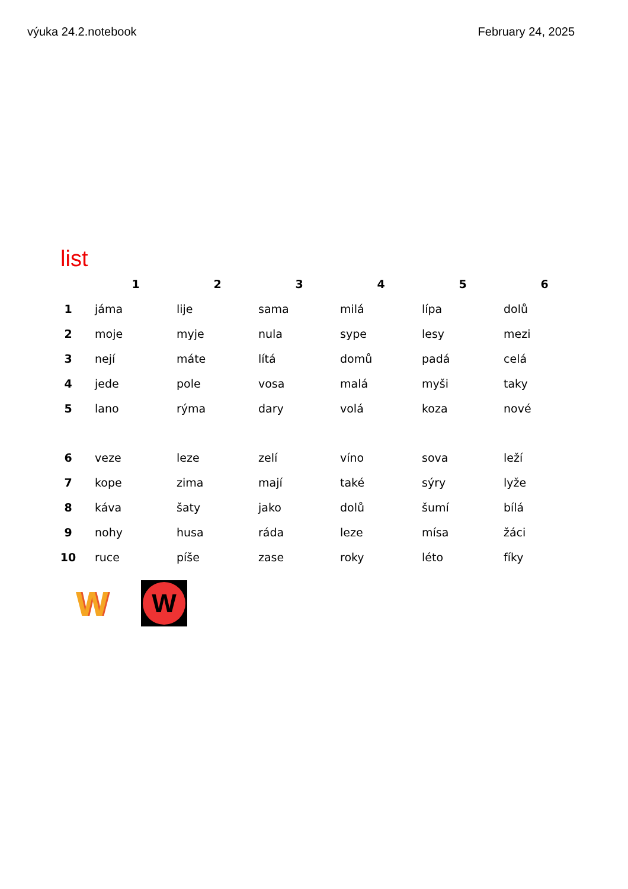výuka 24.2.notebook February 24, 2025
list
| | 1 | 2 | 3 | 4 | 5 | 6 |
| --- | --- | --- | --- | --- | --- | --- |
| 1 | jáma | lije | sama | milá | lípa | dolů |
| 2 | moje | myje | nula | sype | lesy | mezi |
| 3 | nejí | máte | lítá | domů | padá | celá |
| 4 | jede | pole | vosa | malá | myši | taky |
| 5 | lano | rýma | dary | volá | koza | nové |
| 6 | veze | leze | zelí | víno | sova | leží |
| 7 | kope | zima | mají | také | sýry | lyže |
| 8 | káva | šaty | jako | dolů | šumí | bílá |
| 9 | nohy | husa | ráda | leze | mísa | žáci |
| 10 | ruce | píše | zase | roky | léto | fíky |
W
W